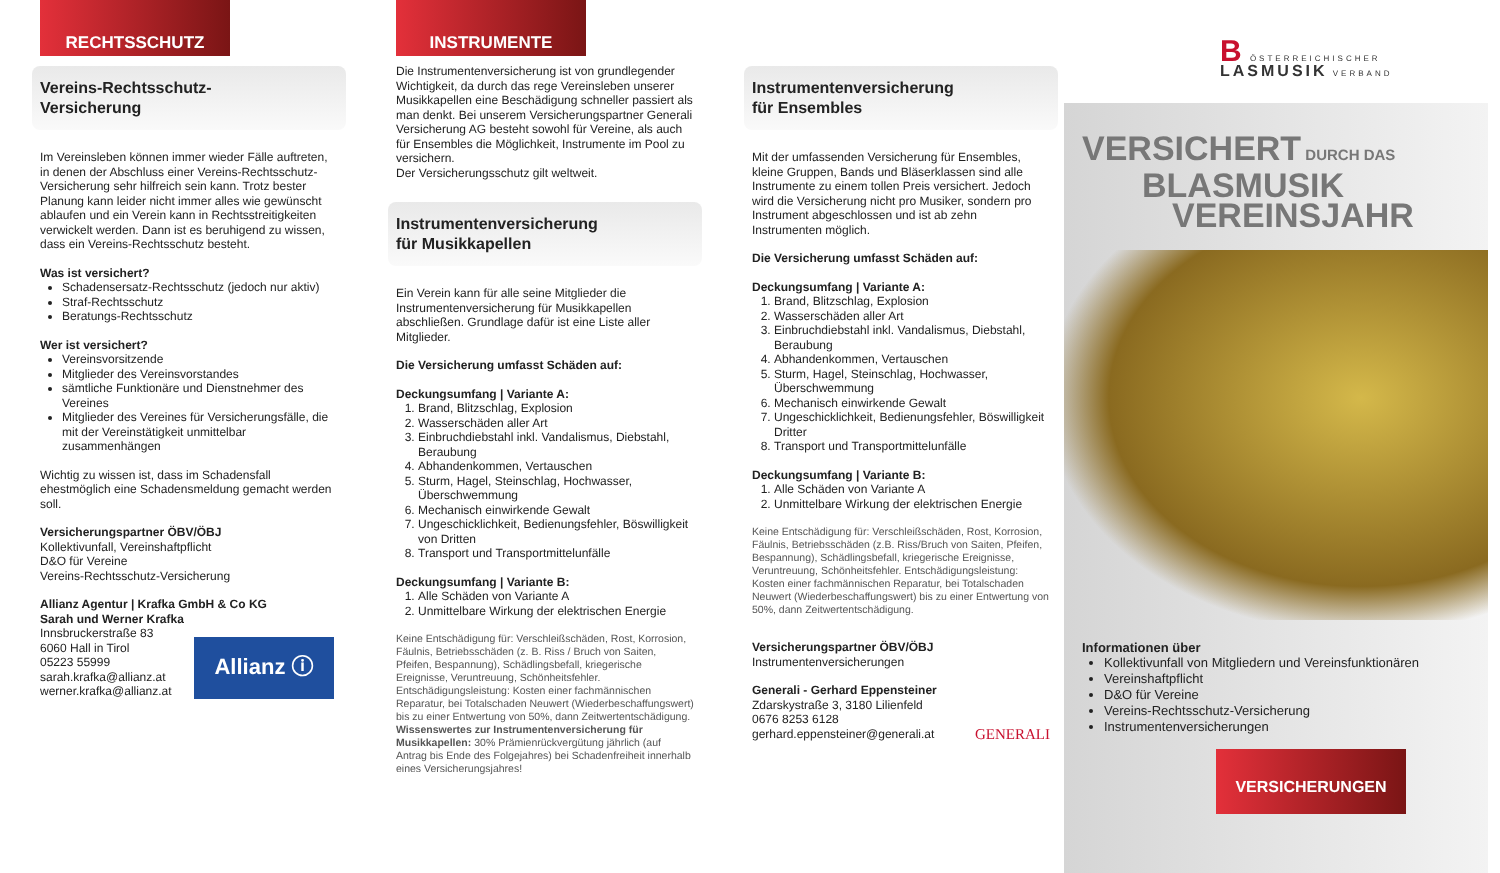RECHTSSCHUTZ
Vereins-Rechtsschutz-
Versicherung
Im Vereinsleben können immer wieder Fälle auftreten, in denen der Abschluss einer Vereins-Rechtsschutz-Versicherung sehr hilfreich sein kann. Trotz bester Planung kann leider nicht immer alles wie gewünscht ablaufen und ein Verein kann in Rechtsstreitigkeiten verwickelt werden. Dann ist es beruhigend zu wissen, dass ein Vereins-Rechtsschutz besteht.
Was ist versichert?
Schadensersatz-Rechtsschutz (jedoch nur aktiv)
Straf-Rechtsschutz
Beratungs-Rechtsschutz
Wer ist versichert?
Vereinsvorsitzende
Mitglieder des Vereinsvorstandes
sämtliche Funktionäre und Dienstnehmer des Vereines
Mitglieder des Vereines für Versicherungsfälle, die mit der Vereinstätigkeit unmittelbar zusammenhängen
Wichtig zu wissen ist, dass im Schadensfall ehestmöglich eine Schadensmeldung gemacht werden soll.
Versicherungspartner ÖBV/ÖBJ
Kollektivunfall, Vereinshaftpflicht
D&O für Vereine
Vereins-Rechtsschutz-Versicherung
Allianz Agentur | Krafka GmbH & Co KG
Sarah und Werner Krafka
Innsbruckerstraße 83
6060 Hall in Tirol
05223 55999
sarah.krafka@allianz.at
werner.krafka@allianz.at
Allianz ⓘ
INSTRUMENTE
Die Instrumentenversicherung ist von grundlegender Wichtigkeit, da durch das rege Vereinsleben unserer Musikkapellen eine Beschädigung schneller passiert als man denkt. Bei unserem Versicherungspartner Generali Versicherung AG besteht sowohl für Vereine, als auch für Ensembles die Möglichkeit, Instrumente im Pool zu versichern.
Der Versicherungsschutz gilt weltweit.
Instrumentenversicherung
für Musikkapellen
Ein Verein kann für alle seine Mitglieder die Instrumentenversicherung für Musikkapellen abschließen. Grundlage dafür ist eine Liste aller Mitglieder.
Die Versicherung umfasst Schäden auf:
Deckungsumfang | Variante A:
1. Brand, Blitzschlag, Explosion
2. Wasserschäden aller Art
3. Einbruchdiebstahl inkl. Vandalismus, Diebstahl, Beraubung
4. Abhandenkommen, Vertauschen
5. Sturm, Hagel, Steinschlag, Hochwasser, Überschwemmung
6. Mechanisch einwirkende Gewalt
7. Ungeschicklichkeit, Bedienungsfehler, Böswilligkeit von Dritten
8. Transport und Transportmittelunfälle
Deckungsumfang | Variante B:
1. Alle Schäden von Variante A
2. Unmittelbare Wirkung der elektrischen Energie
Keine Entschädigung für: Verschleißschäden, Rost, Korrosion, Fäulnis, Betriebsschäden (z. B. Riss / Bruch von Saiten, Pfeifen, Bespannung), Schädlingsbefall, kriegerische Ereignisse, Veruntreuung, Schönheitsfehler. Entschädigungsleistung: Kosten einer fachmännischen Reparatur, bei Totalschaden Neuwert (Wiederbeschaffungswert) bis zu einer Entwertung von 50%, dann Zeitwertentschädigung. Wissenswertes zur Instrumentenversicherung für Musikkapellen: 30% Prämienrückvergütung jährlich (auf Antrag bis Ende des Folgejahres) bei Schadenfreiheit innerhalb eines Versicherungsjahres!
Instrumentenversicherung
für Ensembles
Mit der umfassenden Versicherung für Ensembles, kleine Gruppen, Bands und Bläserklassen sind alle Instrumente zu einem tollen Preis versichert. Jedoch wird die Versicherung nicht pro Musiker, sondern pro Instrument abgeschlossen und ist ab zehn Instrumenten möglich.
Die Versicherung umfasst Schäden auf:
Deckungsumfang | Variante A:
1. Brand, Blitzschlag, Explosion
2. Wasserschäden aller Art
3. Einbruchdiebstahl inkl. Vandalismus, Diebstahl, Beraubung
4. Abhandenkommen, Vertauschen
5. Sturm, Hagel, Steinschlag, Hochwasser, Überschwemmung
6. Mechanisch einwirkende Gewalt
7. Ungeschicklichkeit, Bedienungsfehler, Böswilligkeit Dritter
8. Transport und Transportmittelunfälle
Deckungsumfang | Variante B:
1. Alle Schäden von Variante A
2. Unmittelbare Wirkung der elektrischen Energie
Keine Entschädigung für: Verschleißschäden, Rost, Korrosion, Fäulnis, Betriebsschäden (z.B. Riss/Bruch von Saiten, Pfeifen, Bespannung), Schädlingsbefall, kriegerische Ereignisse, Veruntreuung, Schönheitsfehler. Entschädigungsleistung: Kosten einer fachmännischen Reparatur, bei Totalschaden Neuwert (Wiederbeschaffungswert) bis zu einer Entwertung von 50%, dann Zeitwertentschädigung.
Versicherungspartner ÖBV/ÖBJ
Instrumentenversicherungen
Generali - Gerhard Eppensteiner
Zdarskystraße 3, 3180 Lilienfeld
0676 8253 6128
gerhard.eppensteiner@generali.at
GENERALI
B ÖSTERREICHISCHER
LASMUSIK VERBAND
VERSICHERT DURCH DAS
BLASMUSIK
VEREINSJAHR
Informationen über
Kollektivunfall von Mitgliedern und Vereinsfunktionären
Vereinshaftpflicht
D&O für Vereine
Vereins-Rechtsschutz-Versicherung
Instrumentenversicherungen
VERSICHERUNGEN